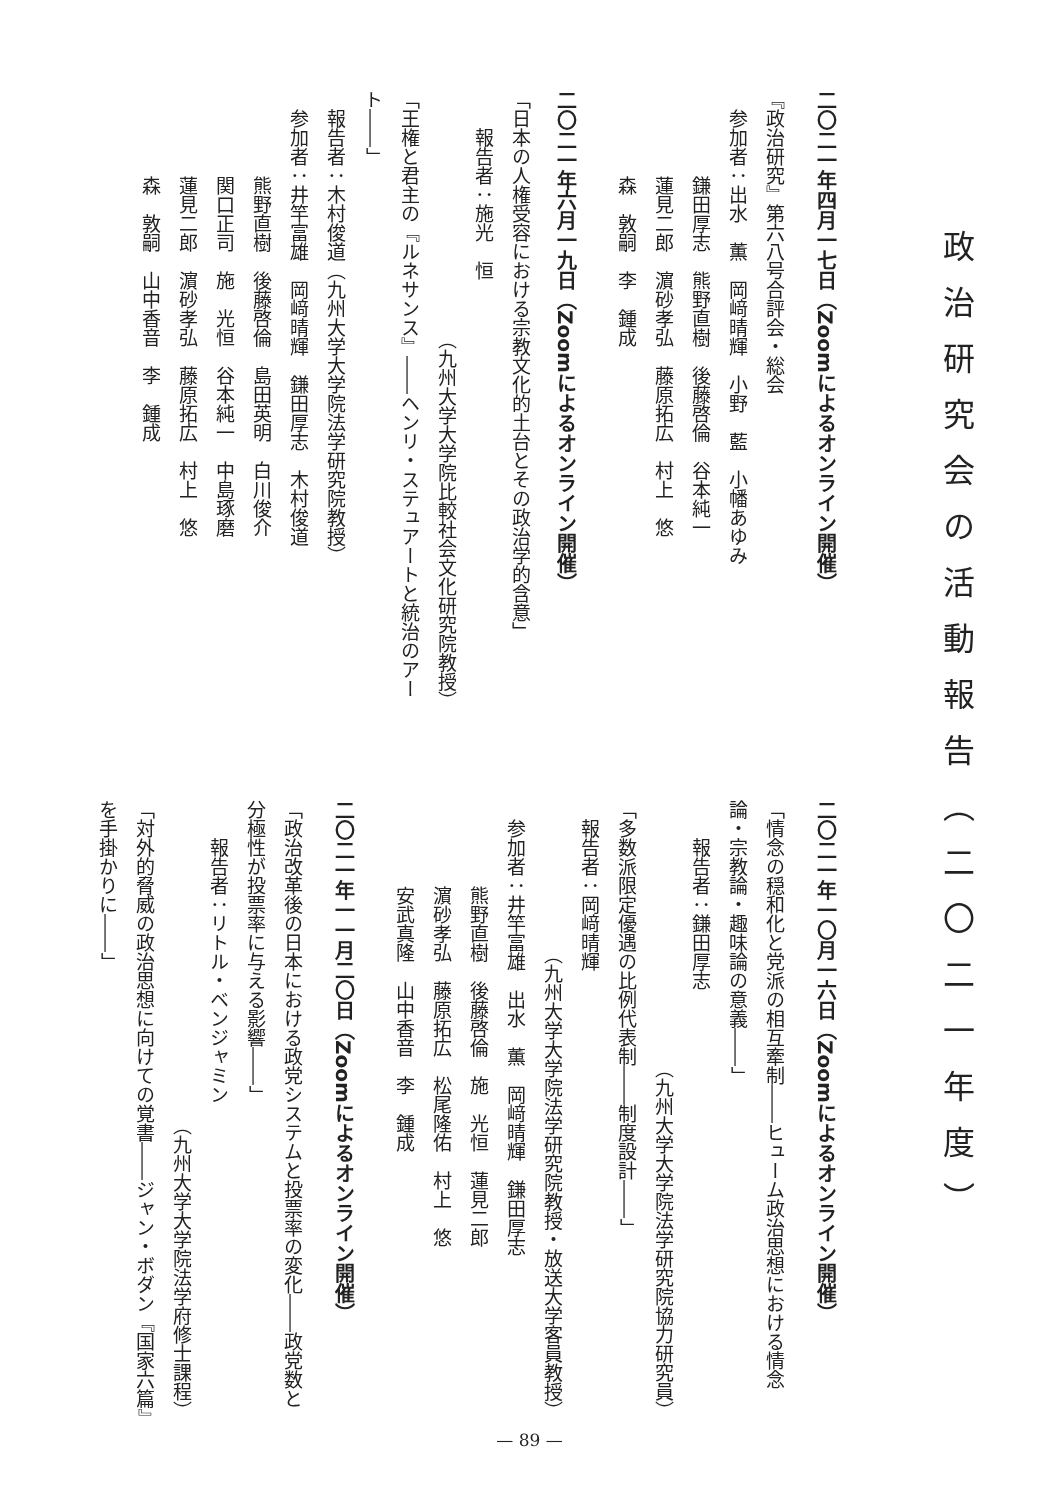政治研究会の活動報告（二〇二一年度）
二〇二一年四月一七日（Zoomによるオンライン開催）
『政治研究』第六八号合評会・総会
参加者：出水　薫　岡﨑晴輝　小野　藍　小幡あゆみ
鎌田厚志　熊野直樹　後藤啓倫　谷本純一
蓮見二郎　濵砂孝弘　藤原拓広　村上　悠
森　敦嗣　李　鍾成
二〇二一年六月一九日（Zoomによるオンライン開催）
「日本の人権受容における宗教文化的土台とその政治学的含意」
報告者：施光　恒
（九州大学大学院比較社会文化研究院教授）
「王権と君主の『ルネサンス』――ヘンリ・ステュアートと統治のアート――」
報告者：木村俊道（九州大学大学院法学研究院教授）
参加者：井竿富雄　岡﨑晴輝　鎌田厚志　木村俊道
熊野直樹　後藤啓倫　島田英明　白川俊介
関口正司　施　光恒　谷本純一　中島琢磨
蓮見二郎　濵砂孝弘　藤原拓広　村上　悠
森　敦嗣　山中香音　李　鍾成
二〇二一年一〇月一六日（Zoomによるオンライン開催）
「情念の穏和化と党派の相互牽制――ヒューム政治思想における情念論・宗教論・趣味論の意義――」
報告者：鎌田厚志
（九州大学大学院法学研究院協力研究員）
「多数派限定優遇の比例代表制――制度設計――」
報告者：岡﨑晴輝
（九州大学大学院法学研究院教授・放送大学客員教授）
参加者：井竿富雄　出水　薫　岡﨑晴輝　鎌田厚志
熊野直樹　後藤啓倫　施　光恒　蓮見二郎
濵砂孝弘　藤原拓広　松尾隆佑　村上　悠
安武真隆　山中香音　李　鍾成
二〇二一年一一月二〇日（Zoomによるオンライン開催）
「政治改革後の日本における政党システムと投票率の変化――政党数と分極性が投票率に与える影響――」
報告者：リトル・ベンジャミン
（九州大学大学院法学府修士課程）
「対外的脅威の政治思想に向けての覚書――ジャン・ボダン『国家六篇』を手掛かりに――」
— 89 —